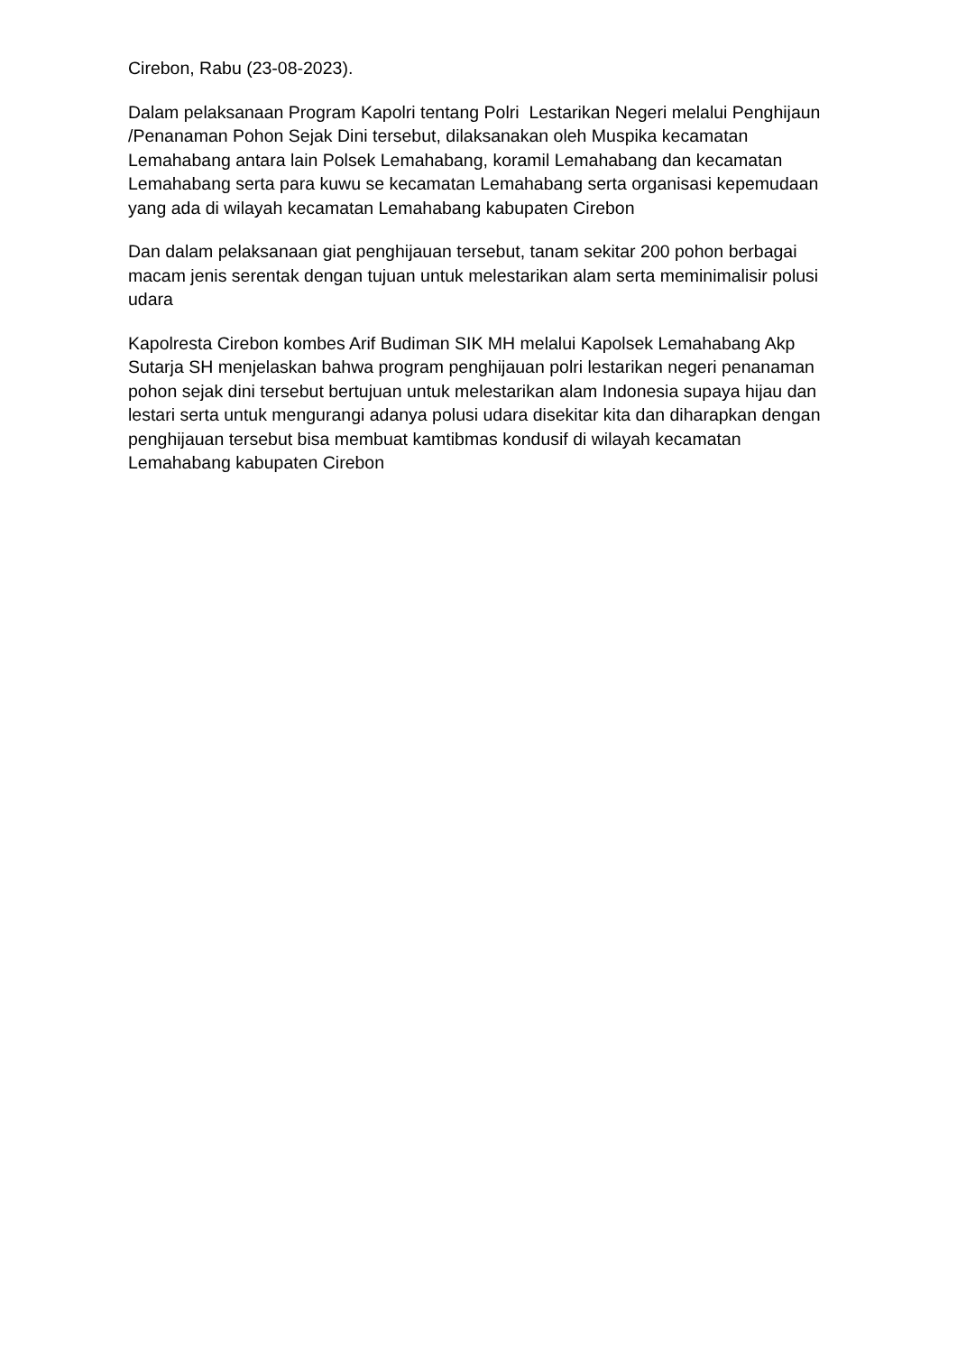Cirebon, Rabu (23-08-2023).
Dalam pelaksanaan Program Kapolri tentang Polri Lestarikan Negeri melalui Penghijaun /Penanaman Pohon Sejak Dini tersebut, dilaksanakan oleh Muspika kecamatan Lemahabang antara lain Polsek Lemahabang, koramil Lemahabang dan kecamatan Lemahabang serta para kuwu se kecamatan Lemahabang serta organisasi kepemudaan yang ada di wilayah kecamatan Lemahabang kabupaten Cirebon
Dan dalam pelaksanaan giat penghijauan tersebut, tanam sekitar 200 pohon berbagai macam jenis serentak dengan tujuan untuk melestarikan alam serta meminimalisir polusi udara
Kapolresta Cirebon kombes Arif Budiman SIK MH melalui Kapolsek Lemahabang Akp Sutarja SH menjelaskan bahwa program penghijauan polri lestarikan negeri penanaman pohon sejak dini tersebut bertujuan untuk melestarikan alam Indonesia supaya hijau dan lestari serta untuk mengurangi adanya polusi udara disekitar kita dan diharapkan dengan penghijauan tersebut bisa membuat kamtibmas kondusif di wilayah kecamatan Lemahabang kabupaten Cirebon